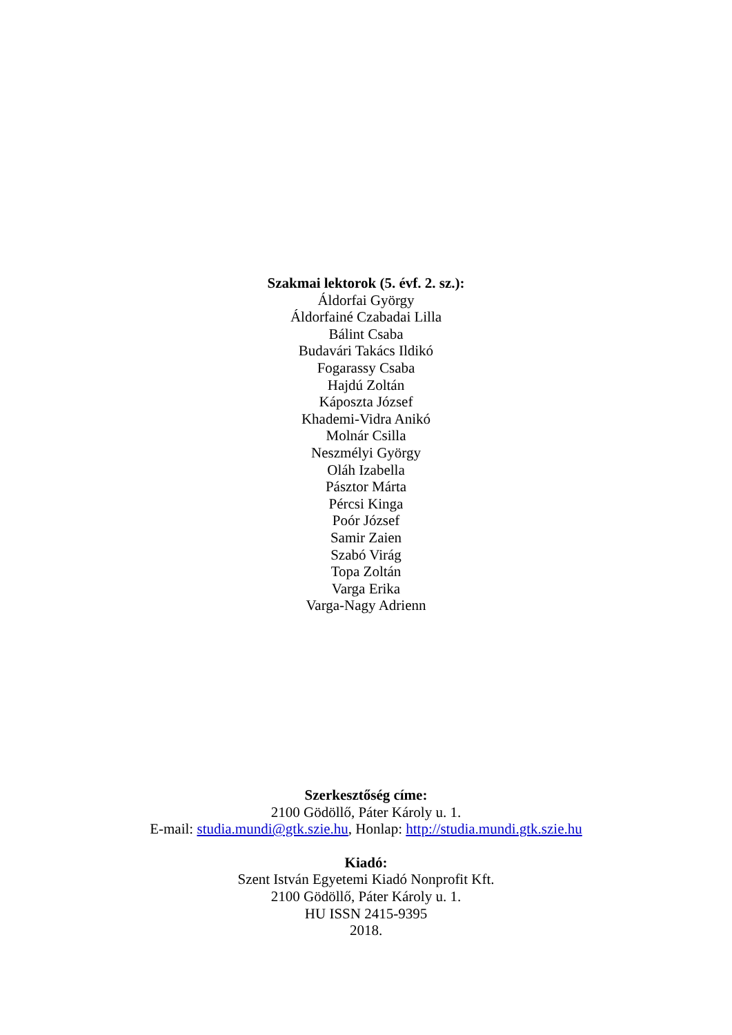Szakmai lektorok (5. évf. 2. sz.):
Áldorfai György
Áldorfainé Czabadai Lilla
Bálint Csaba
Budavári Takács Ildikó
Fogarassy Csaba
Hajdú Zoltán
Káposzta József
Khademi-Vidra Anikó
Molnár Csilla
Neszmélyi György
Oláh Izabella
Pásztor Márta
Pércsi Kinga
Poór József
Samir Zaien
Szabó Virág
Topa Zoltán
Varga Erika
Varga-Nagy Adrienn
Szerkesztőség címe:
2100 Gödöllő, Páter Károly u. 1.
E-mail: studia.mundi@gtk.szie.hu, Honlap: http://studia.mundi.gtk.szie.hu
Kiadó:
Szent István Egyetemi Kiadó Nonprofit Kft.
2100 Gödöllő, Páter Károly u. 1.
HU ISSN 2415-9395
2018.